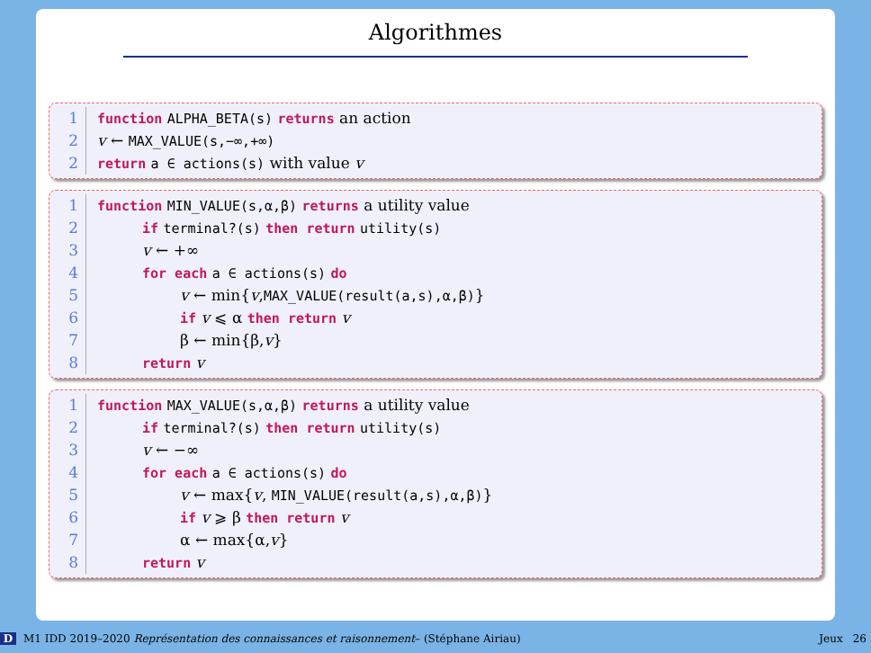Algorithmes
1 function ALPHA_BETA(s) returns an action
2 v ← MAX_VALUE(s,−∞,+∞)
2 return a ∈ actions(s) with value v
1 function MIN_VALUE(s,α,β) returns a utility value
2 if terminal?(s) then return utility(s)
3 v ← +∞
4 for each a ∈ actions(s) do
5 v ← min{v,MAX_VALUE(result(a,s),α,β)}
6 if v ⩽ α then return v
7 β ← min{β,v}
8 return v
1 function MAX_VALUE(s,α,β) returns a utility value
2 if terminal?(s) then return utility(s)
3 v ← −∞
4 for each a ∈ actions(s) do
5 v ← max{v, MIN_VALUE(result(a,s),α,β)}
6 if v ⩾ β then return v
7 α ← max{α,v}
8 return v
D M1 IDD 2019–2020 Représentation des connaissances et raisonnement– (Stéphane Airiau) Jeux 26